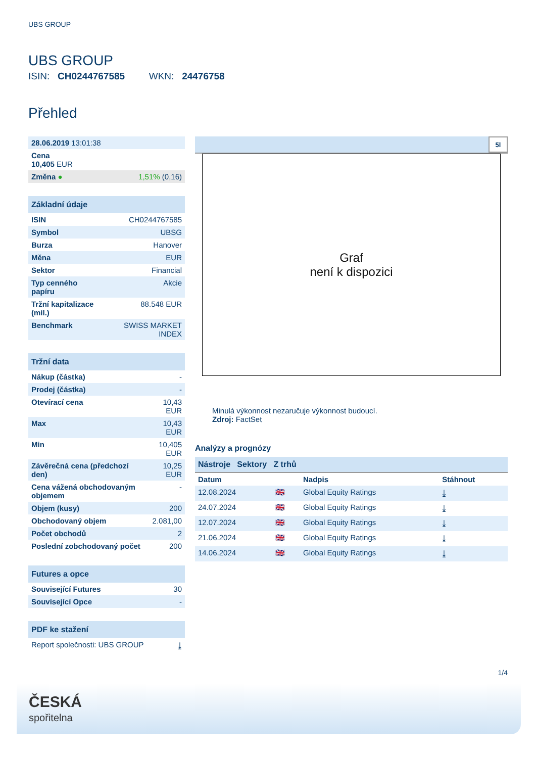UBS GROUP
UBS GROUP
ISIN: CH0244767585 WKN: 24476758
Přehled
| 28.06.2019 13:01:38 | |
| Cena 10,405 EUR | |
| Změna ● | 1,51% (0,16) |
| Základní údaje | |
| --- | --- |
| ISIN | CH0244767585 |
| Symbol | UBSG |
| Burza | Hanover |
| Měna | EUR |
| Sektor | Financial |
| Typ cenného papíru | Akcie |
| Tržní kapitalizace (mil.) | 88.548 EUR |
| Benchmark | SWISS MARKET INDEX |
| Tržní data | |
| --- | --- |
| Nákup (částka) | - |
| Prodej (částka) | - |
| Otevírací cena | 10,43 EUR |
| Max | 10,43 EUR |
| Min | 10,405 EUR |
| Závěrečná cena (předchozí den) | 10,25 EUR |
| Cena vážená obchodovaným objemem | - |
| Objem (kusy) | 200 |
| Obchodovaný objem | 2.081,00 |
| Počet obchodů | 2 |
| Poslední zobchodovaný počet | 200 |
| Futures a opce | |
| --- | --- |
| Související Futures | 30 |
| Související Opce | - |
| PDF ke stažení | |
| --- | --- |
| Report společnosti: UBS GROUP | ⤓ |
5l
Graf
není k dispozici
Minulá výkonnost nezaručuje výkonnost budoucí.
Zdroj: FactSet
Analýzy a prognózy
Nástroje Sektory Z trhů
| Datum | | Nadpis | Stáhnout |
| 12.08.2024 | 🇬🇧 | Global Equity Ratings | ⤓ |
| 24.07.2024 | 🇬🇧 | Global Equity Ratings | ⤓ |
| 12.07.2024 | 🇬🇧 | Global Equity Ratings | ⤓ |
| 21.06.2024 | 🇬🇧 | Global Equity Ratings | ⤓ |
| 14.06.2024 | 🇬🇧 | Global Equity Ratings | ⤓ |
1/4
ČESKÁ
spořitelna